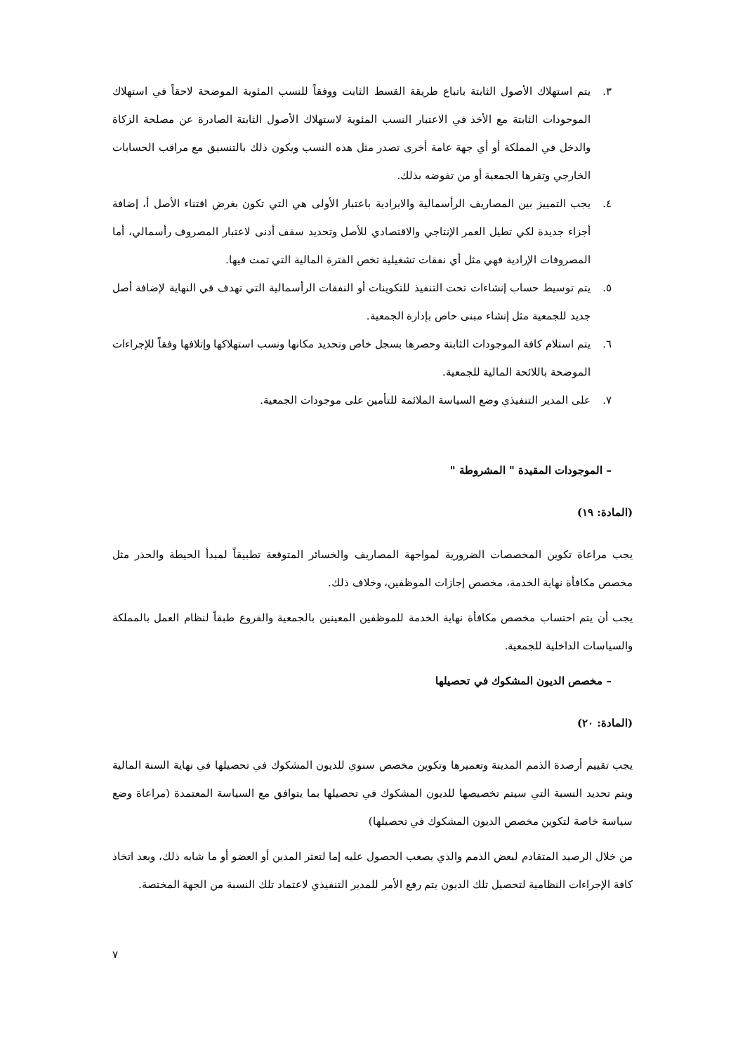٣. يتم استهلاك الأصول الثابتة باتباع طريقة القسط الثابت ووفقاً للنسب المئوية الموضحة لاحقاً في استهلاك الموجودات الثابتة مع الأخذ في الاعتبار النسب المئوية لاستهلاك الأصول الثابتة الصادرة عن مصلحة الزكاة والدخل في المملكة أو أي جهة عامة أخرى تصدر مثل هذه النسب ويكون ذلك بالتنسيق مع مراقب الحسابات الخارجي وتقرها الجمعية أو من تفوضه بذلك.
٤. يجب التمييز بين المصاريف الرأسمالية والايرادية باعتبار الأولى هي التي تكون بغرض اقتناء الأصل أ، إضافة أجزاء جديدة لكي تطيل العمر الإنتاجي والاقتصادي للأصل وتحديد سقف أدنى لاعتبار المصروف رأسمالي، أما المصروفات الإرادية فهي مثل أي نفقات تشغيلية تخص الفترة المالية التي تمت فيها.
٥. يتم توسيط حساب إنشاءات تحت التنفيذ للتكوينات أو النفقات الرأسمالية التي تهدف في النهاية لإضافة أصل جديد للجمعية مثل إنشاء مبنى خاص بإدارة الجمعية.
٦. يتم استلام كافة الموجودات الثابتة وحصرها بسجل خاص وتحديد مكانها ونسب استهلاكها وإتلافها وفقاً للإجراءات الموضحة باللائحة المالية للجمعية.
٧. على المدير التنفيذي وضع السياسة الملائمة للتأمين على موجودات الجمعية.
– الموجودات المقيدة " المشروطة "
(المادة: ١٩)
يجب مراعاة تكوين المخصصات الضرورية لمواجهة المصاريف والخسائر المتوقعة تطبيقاً لمبدأ الحيطة والحذر مثل مخصص مكافأة نهاية الخدمة، مخصص إجازات الموظفين، وخلاف ذلك.
يجب أن يتم احتساب مخصص مكافأة نهاية الخدمة للموظفين المعينين بالجمعية والفروع طبقاً لنظام العمل بالمملكة والسياسات الداخلية للجمعية.
– مخصص الديون المشكوك في تحصيلها
(المادة: ٢٠)
يجب تقييم أرصدة الذمم المدينة وتعميرها وتكوين مخصص سنوي للديون المشكوك في تحصيلها في نهاية السنة المالية ويتم تحديد النسبة التي سيتم تخصيصها للديون المشكوك في تحصيلها بما يتوافق مع السياسة المعتمدة (مراعاة وضع سياسة خاصة لتكوين مخصص الديون المشكوك في تحصيلها)
من خلال الرصيد المتقادم لبعض الذمم والذي يصعب الحصول عليه إما لتعثر المدين أو العضو أو ما شابه ذلك، وبعد اتخاذ كافة الإجراءات النظامية لتحصيل تلك الديون يتم رفع الأمر للمدير التنفيذي لاعتماد تلك النسبة من الجهة المختصة.
٧